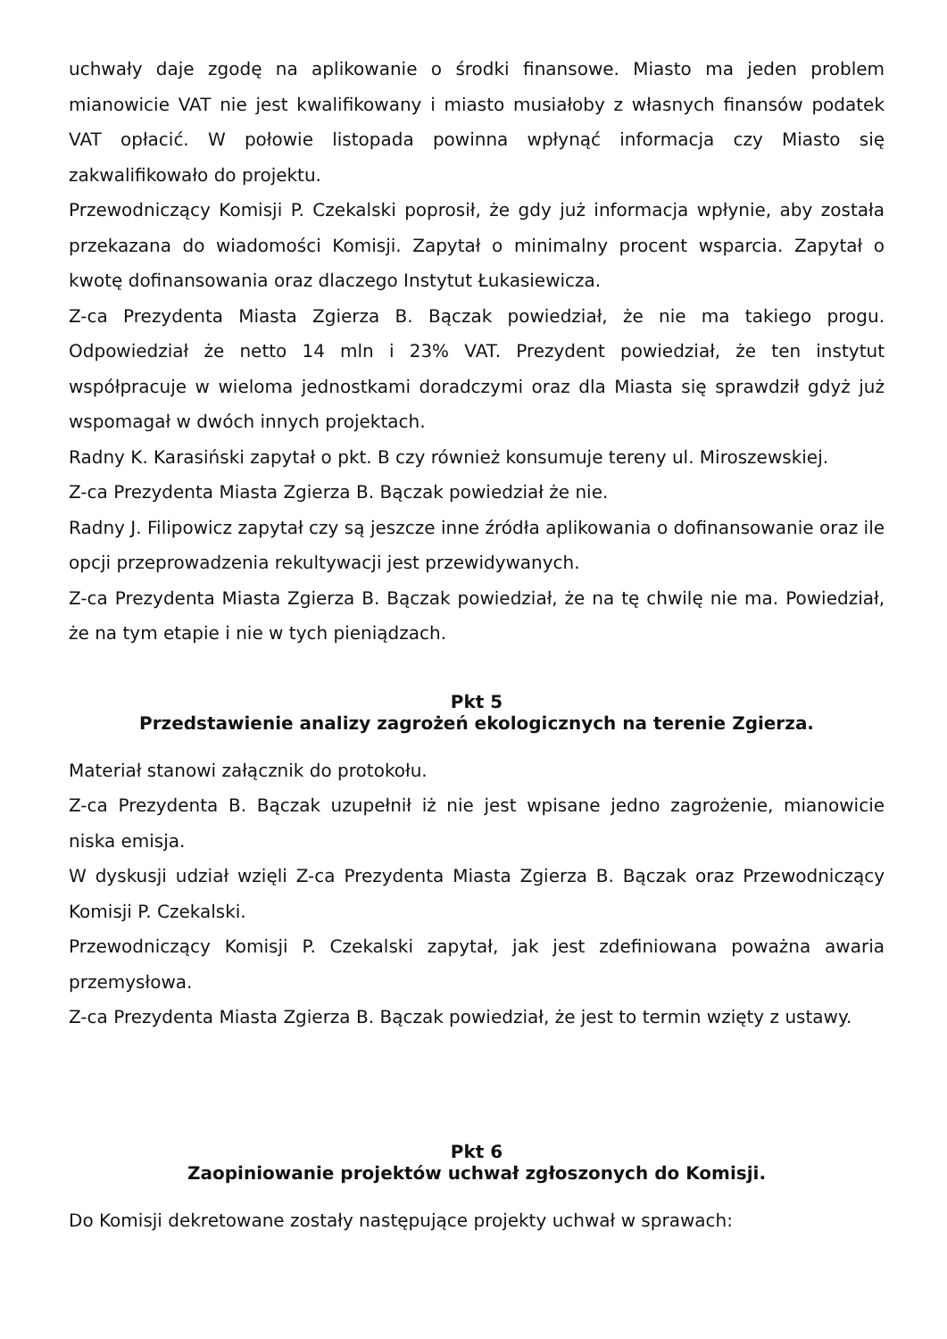uchwały daje zgodę na aplikowanie o środki finansowe. Miasto ma jeden problem mianowicie VAT nie jest kwalifikowany i miasto musiałoby z własnych finansów podatek VAT opłacić. W połowie listopada powinna wpłynąć informacja czy Miasto się zakwalifikowało do projektu.
Przewodniczący Komisji P. Czekalski poprosił, że gdy już informacja wpłynie, aby została przekazana do wiadomości Komisji. Zapytał o minimalny procent wsparcia. Zapytał o kwotę dofinansowania oraz dlaczego Instytut Łukasiewicza.
Z-ca Prezydenta Miasta Zgierza B. Bączak powiedział, że nie ma takiego progu. Odpowiedział że netto 14 mln i 23% VAT. Prezydent powiedział, że ten instytut współpracuje w wieloma jednostkami doradczymi oraz dla Miasta się sprawdził gdyż już wspomagał w dwóch innych projektach.
Radny K. Karasiński zapytał o pkt. B czy również konsumuje tereny ul. Miroszewskiej.
Z-ca Prezydenta Miasta Zgierza B. Bączak powiedział że nie.
Radny J. Filipowicz zapytał czy są jeszcze inne źródła aplikowania o dofinansowanie oraz ile opcji przeprowadzenia rekultywacji jest przewidywanych.
Z-ca Prezydenta Miasta Zgierza B. Bączak powiedział, że na tę chwilę nie ma. Powiedział, że na tym etapie i nie w tych pieniądzach.
Pkt 5
Przedstawienie analizy zagrożeń ekologicznych na terenie Zgierza.
Materiał stanowi załącznik do protokołu.
Z-ca Prezydenta B. Bączak uzupełnił iż nie jest wpisane jedno zagrożenie, mianowicie niska emisja.
W dyskusji udział wzięli Z-ca Prezydenta Miasta Zgierza B. Bączak oraz Przewodniczący Komisji P. Czekalski.
Przewodniczący Komisji P. Czekalski zapytał, jak jest zdefiniowana poważna awaria przemysłowa.
Z-ca Prezydenta Miasta Zgierza B. Bączak powiedział, że jest to termin wzięty z ustawy.
Pkt 6
Zaopiniowanie projektów uchwał zgłoszonych do Komisji.
Do Komisji dekretowane zostały następujące projekty uchwał w sprawach: